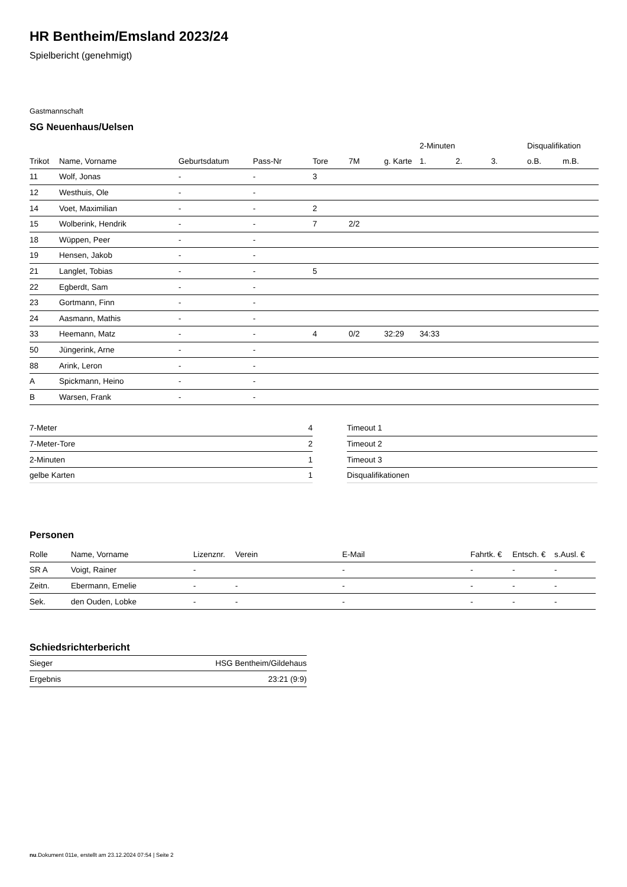HR Bentheim/Emsland 2023/24
Spielbericht (genehmigt)
Gastmannschaft
SG Neuenhaus/Uelsen
| | | | | | | | 2-Minuten | | | Disqualifikation | |
| --- | --- | --- | --- | --- | --- | --- | --- | --- | --- | --- | --- |
| Trikot | Name, Vorname | Geburtsdatum | Pass-Nr | Tore | 7M | g. Karte | 1. | 2. | 3. | o.B. | m.B. |
| 11 | Wolf, Jonas | - | - | 3 | | | | | | | |
| 12 | Westhuis, Ole | - | - | | | | | | | | |
| 14 | Voet, Maximilian | - | - | 2 | | | | | | | |
| 15 | Wolberink, Hendrik | - | - | 7 | 2/2 | | | | | | |
| 18 | Wüppen, Peer | - | - | | | | | | | | |
| 19 | Hensen, Jakob | - | - | | | | | | | | |
| 21 | Langlet, Tobias | - | - | 5 | | | | | | | |
| 22 | Egberdt, Sam | - | - | | | | | | | | |
| 23 | Gortmann, Finn | - | - | | | | | | | | |
| 24 | Aasmann, Mathis | - | - | | | | | | | | |
| 33 | Heemann, Matz | - | - | 4 | 0/2 | 32:29 | 34:33 | | | | |
| 50 | Jüngerink, Arne | - | - | | | | | | | | |
| 88 | Arink, Leron | - | - | | | | | | | | |
| A | Spickmann, Heino | - | - | | | | | | | | |
| B | Warsen, Frank | - | - | | | | | | | | |
| 7-Meter | 4 |
| 7-Meter-Tore | 2 |
| 2-Minuten | 1 |
| gelbe Karten | 1 |
| Timeout 1 |
| Timeout 2 |
| Timeout 3 |
| Disqualifikationen |
Personen
| Rolle | Name, Vorname | Lizenznr. | Verein | E-Mail | Fahrtk. € | Entsch. € | s.Ausl. € |
| --- | --- | --- | --- | --- | --- | --- | --- |
| SR A | Voigt, Rainer | - | | - | - | - | - |
| Zeitn. | Ebermann, Emelie | - | - | - | - | - | - |
| Sek. | den Ouden, Lobke | - | - | - | - | - | - |
Schiedsrichterbericht
| Sieger | HSG Bentheim/Gildehaus |
| Ergebnis | 23:21 (9:9) |
nu.Dokument 011e, erstellt am 23.12.2024 07:54 | Seite 2